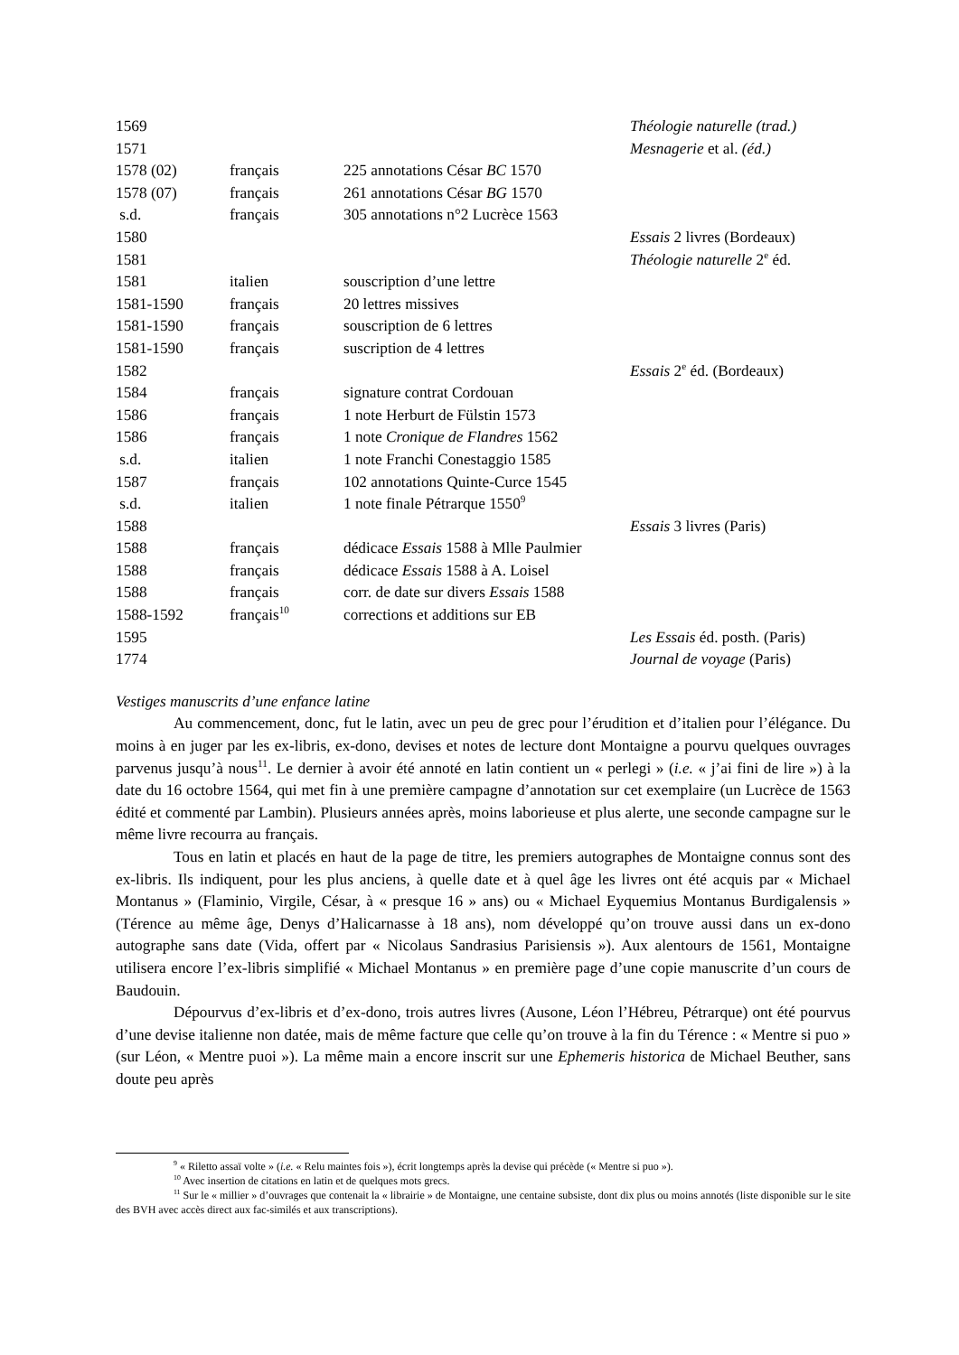| 1569 | | | Théologie naturelle (trad.) |
| 1571 | | | Mesnagerie et al. (éd.) |
| 1578 (02) | français | 225 annotations César BC 1570 | |
| 1578 (07) | français | 261 annotations César BG 1570 | |
| s.d. | français | 305 annotations n°2 Lucrèce 1563 | |
| 1580 | | | Essais 2 livres (Bordeaux) |
| 1581 | | | Théologie naturelle 2<sup>e</sup> éd. |
| 1581 | italien | souscription d’une lettre | |
| 1581-1590 | français | 20 lettres missives | |
| 1581-1590 | français | souscription de 6 lettres | |
| 1581-1590 | français | suscription de 4 lettres | |
| 1582 | | | Essais 2<sup>e</sup> éd. (Bordeaux) |
| 1584 | français | signature contrat Cordouan | |
| 1586 | français | 1 note Herburt de Fülstin 1573 | |
| 1586 | français | 1 note Cronique de Flandres 1562 | |
| s.d. | italien | 1 note Franchi Conestaggio 1585 | |
| 1587 | français | 102 annotations Quinte-Curce 1545 | |
| s.d. | italien | 1 note finale Pétrarque 1550<sup>9</sup> | |
| 1588 | | | Essais 3 livres (Paris) |
| 1588 | français | dédicace Essais 1588 à Mlle Paulmier | |
| 1588 | français | dédicace Essais 1588 à A. Loisel | |
| 1588 | français | corr. de date sur divers Essais 1588 | |
| 1588-1592 | français<sup>10</sup> | corrections et additions sur EB | |
| 1595 | | | Les Essais éd. posth. (Paris) |
| 1774 | | | Journal de voyage (Paris) |
Vestiges manuscrits d’une enfance latine
Au commencement, donc, fut le latin, avec un peu de grec pour l’érudition et d’italien pour l’élégance. Du moins à en juger par les ex-libris, ex-dono, devises et notes de lecture dont Montaigne a pourvu quelques ouvrages parvenus jusqu’à nous<sup>11</sup>. Le dernier à avoir été annoté en latin contient un « perlegi » (i.e. « j’ai fini de lire ») à la date du 16 octobre 1564, qui met fin à une première campagne d’annotation sur cet exemplaire (un Lucrèce de 1563 édité et commenté par Lambin). Plusieurs années après, moins laborieuse et plus alerte, une seconde campagne sur le même livre recourra au français.
Tous en latin et placés en haut de la page de titre, les premiers autographes de Montaigne connus sont des ex-libris. Ils indiquent, pour les plus anciens, à quelle date et à quel âge les livres ont été acquis par « Michael Montanus » (Flaminio, Virgile, César, à « presque 16 » ans) ou « Michael Eyquemius Montanus Burdigalensis » (Térence au même âge, Denys d’Halicarnasse à 18 ans), nom développé qu’on trouve aussi dans un ex-dono autographe sans date (Vida, offert par « Nicolaus Sandrasius Parisiensis »). Aux alentours de 1561, Montaigne utilisera encore l’ex-libris simplifié « Michael Montanus » en première page d’une copie manuscrite d’un cours de Baudouin.
Dépourvus d’ex-libris et d’ex-dono, trois autres livres (Ausone, Léon l’Hébreu, Pétrarque) ont été pourvus d’une devise italienne non datée, mais de même facture que celle qu’on trouve à la fin du Térence : « Mentre si puo » (sur Léon, « Mentre puoi »). La même main a encore inscrit sur une Ephemeris historica de Michael Beuther, sans doute peu après
<sup>9</sup> « Riletto assaï volte » (i.e. « Relu maintes fois »), écrit longtemps après la devise qui précède (« Mentre si puo »).
<sup>10</sup> Avec insertion de citations en latin et de quelques mots grecs.
<sup>11</sup> Sur le « millier » d’ouvrages que contenait la « librairie » de Montaigne, une centaine subsiste, dont dix plus ou moins annotés (liste disponible sur le site des BVH avec accès direct aux fac-similés et aux transcriptions).